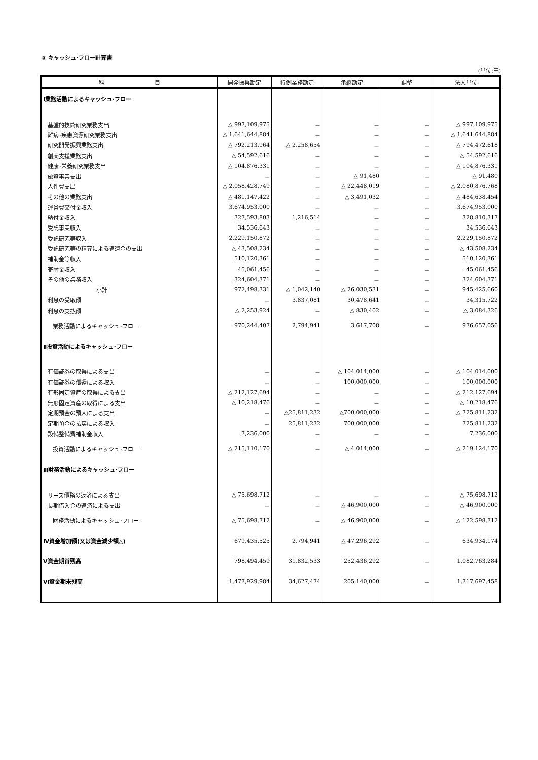③ キャッシュ･フロー計算書
(単位:円)
| 科 目 | 開発振興勘定 | 特例業務勘定 | 承継勘定 | 調整 | 法人単位 |
| --- | --- | --- | --- | --- | --- |
| Ⅰ業務活動によるキャッシュ･フロー | | | | | |
| 基盤的技術研究業務支出 | △ 997,109,975 | － | － | － | △ 997,109,975 |
| 難病･疾患資源研究業務支出 | △ 1,641,644,884 | － | － | － | △ 1,641,644,884 |
| 研究開発振興業務支出 | △ 792,213,964 | △ 2,258,654 | － | － | △ 794,472,618 |
| 創薬支援業務支出 | △ 54,592,616 | － | － | － | △ 54,592,616 |
| 健康･栄養研究業務支出 | △ 104,876,331 | － | － | － | △ 104,876,331 |
| 融資事業支出 | － | － | △ 91,480 | － | △ 91,480 |
| 人件費支出 | △ 2,058,428,749 | － | △ 22,448,019 | － | △ 2,080,876,768 |
| その他の業務支出 | △ 481,147,422 | － | △ 3,491,032 | － | △ 484,638,454 |
| 運営費交付金収入 | 3,674,953,000 | － | － | － | 3,674,953,000 |
| 納付金収入 | 327,593,803 | 1,216,514 | － | － | 328,810,317 |
| 受託事業収入 | 34,536,643 | － | － | － | 34,536,643 |
| 受託研究等収入 | 2,229,150,872 | － | － | － | 2,229,150,872 |
| 受託研究等の精算による返還金の支出 | △ 43,508,234 | － | － | － | △ 43,508,234 |
| 補助金等収入 | 510,120,361 | － | － | － | 510,120,361 |
| 寄附金収入 | 45,061,456 | － | － | － | 45,061,456 |
| その他の業務収入 | 324,604,371 | － | － | － | 324,604,371 |
| 小計 | 972,498,331 | △ 1,042,140 | △ 26,030,531 | － | 945,425,660 |
| 利息の受取額 | － | 3,837,081 | 30,478,641 | － | 34,315,722 |
| 利息の支払額 | △ 2,253,924 | － | △ 830,402 | － | △ 3,084,326 |
| 業務活動によるキャッシュ･フロー | 970,244,407 | 2,794,941 | 3,617,708 | － | 976,657,056 |
| Ⅱ投資活動によるキャッシュ･フロー | | | | | |
| 有価証券の取得による支出 | － | － | △ 104,014,000 | － | △ 104,014,000 |
| 有価証券の償還による収入 | － | － | 100,000,000 | － | 100,000,000 |
| 有形固定資産の取得による支出 | △ 212,127,694 | － | － | － | △ 212,127,694 |
| 無形固定資産の取得による支出 | △ 10,218,476 | － | － | － | △ 10,218,476 |
| 定期預金の預入による支出 | － | △25,811,232 | △700,000,000 | － | △ 725,811,232 |
| 定期預金の払戻による収入 | － | 25,811,232 | 700,000,000 | － | 725,811,232 |
| 設備整備費補助金収入 | 7,236,000 | － | － | － | 7,236,000 |
| 投資活動によるキャッシュ･フロー | △ 215,110,170 | － | △ 4,014,000 | － | △ 219,124,170 |
| Ⅲ財務活動によるキャッシュ･フロー | | | | | |
| リース債務の返済による支出 | △ 75,698,712 | － | － | － | △ 75,698,712 |
| 長期借入金の返済による支出 | － | － | △ 46,900,000 | － | △ 46,900,000 |
| 財務活動によるキャッシュ･フロー | △ 75,698,712 | － | △ 46,900,000 | － | △ 122,598,712 |
| Ⅳ資金増加額(又は資金減少額△) | 679,435,525 | 2,794,941 | △ 47,296,292 | － | 634,934,174 |
| Ⅴ資金期首残高 | 798,494,459 | 31,832,533 | 252,436,292 | － | 1,082,763,284 |
| Ⅵ資金期末残高 | 1,477,929,984 | 34,627,474 | 205,140,000 | － | 1,717,697,458 |